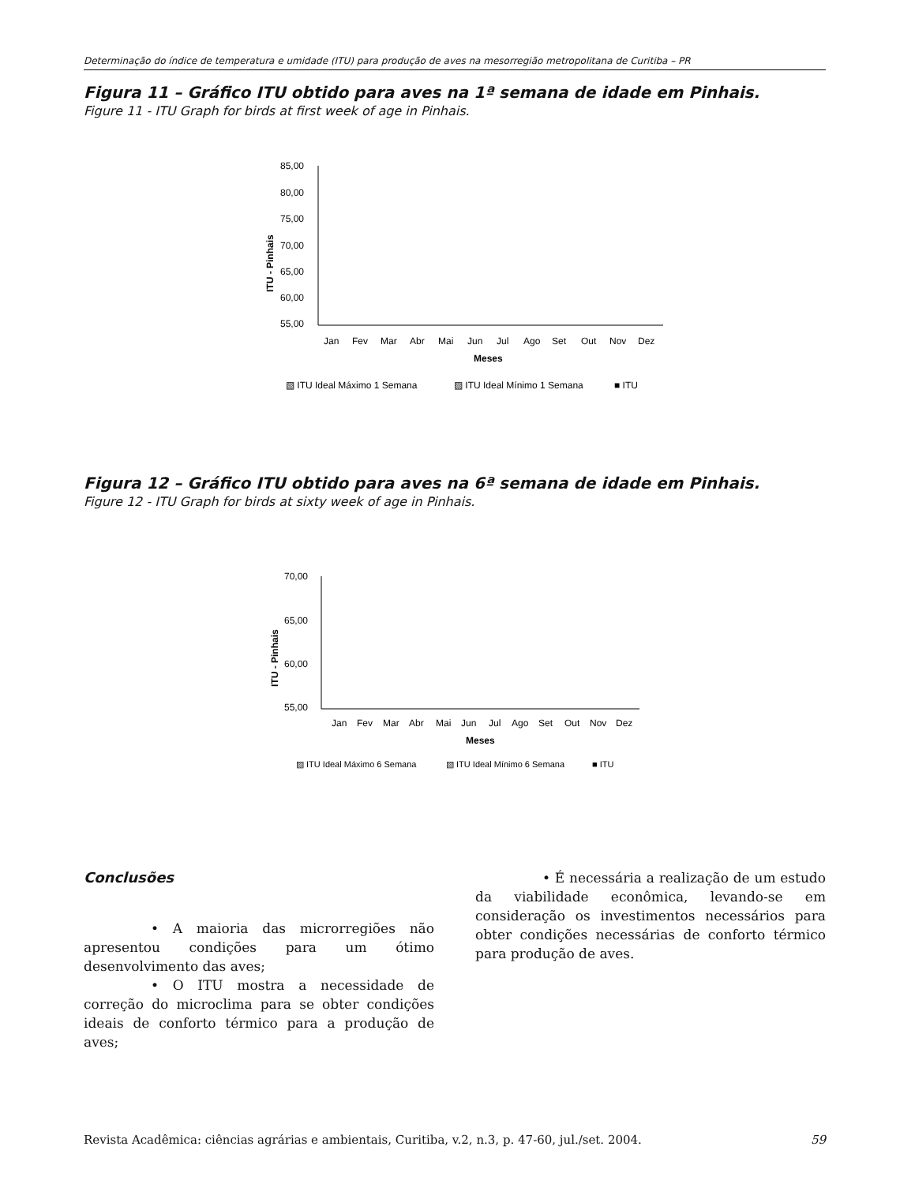Determinação do índice de temperatura e umidade (ITU) para produção de aves na mesorregião metropolitana de Curitiba – PR
Figura 11 – Gráfico ITU obtido para aves na 1ª semana de idade em Pinhais.
Figure 11 - ITU Graph for birds at first week of age in Pinhais.
85,00
80,00
75,00
70,00
65,00
60,00
55,00
ITU - Pinhais
Jan
Fev
Mar
Abr
Mai
Jun
Jul
Ago
Set
Out
Nov
Dez
Meses
▧ ITU Ideal Máximo 1 Semana
▨ ITU Ideal Mínimo 1 Semana
■ ITU
Figura 12 – Gráfico ITU obtido para aves na 6ª semana de idade em Pinhais.
Figure 12 - ITU Graph for birds at sixty week of age in Pinhais.
70,00
65,00
60,00
55,00
ITU - Pinhais
Jan
Fev
Mar
Abr
Mai
Jun
Jul
Ago
Set
Out
Nov
Dez
Meses
▨ ITU Ideal Máximo 6 Semana
▧ ITU Ideal Mínimo 6 Semana
■ ITU
Conclusões
• A maioria das microrregiões não apresentou condições para um ótimo desenvolvimento das aves;
• O ITU mostra a necessidade de correção do microclima para se obter condições ideais de conforto térmico para a produção de aves;
• É necessária a realização de um estudo da viabilidade econômica, levando-se em consideração os investimentos necessários para obter condições necessárias de conforto térmico para produção de aves.
Revista Acadêmica: ciências agrárias e ambientais, Curitiba, v.2, n.3, p. 47-60, jul./set. 2004. 59